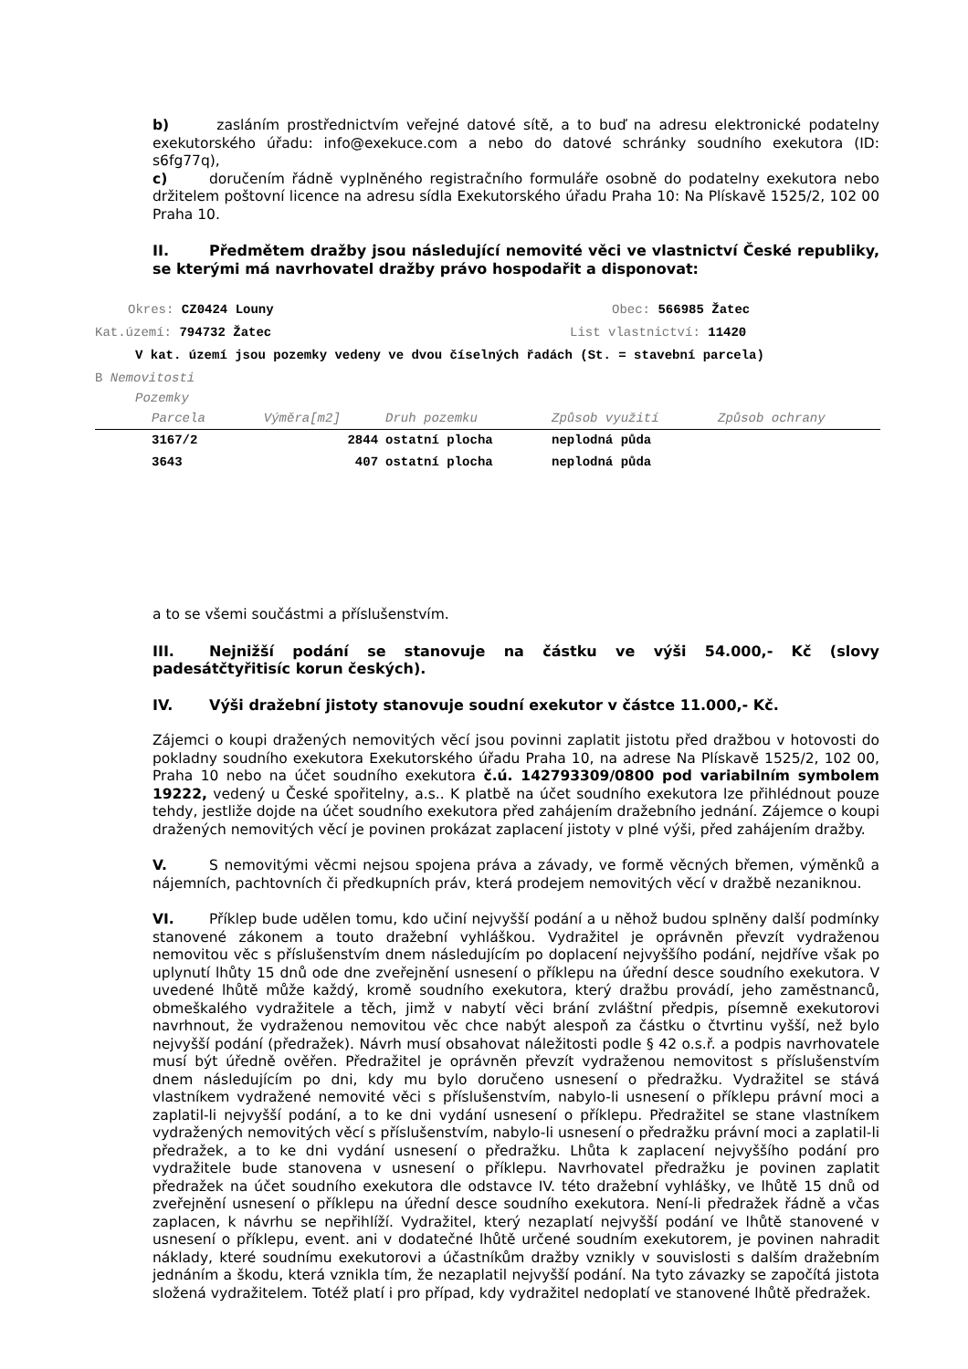b) zasláním prostřednictvím veřejné datové sítě, a to buď na adresu elektronické podatelny exekutorského úřadu: info@exekuce.com a nebo do datové schránky soudního exekutora (ID: s6fg77q),
c) doručením řádně vyplněného registračního formuláře osobně do podatelny exekutora nebo držitelem poštovní licence na adresu sídla Exekutorského úřadu Praha 10: Na Plískavě 1525/2, 102 00 Praha 10.
II. Předmětem dražby jsou následující nemovité věci ve vlastnictví České republiky, se kterými má navrhovatel dražby právo hospodařit a disponovat:
a to se všemi součástmi a příslušenstvím.
III. Nejnižší podání se stanovuje na částku ve výši 54.000,- Kč (slovy padesátčtyřitisíc korun českých).
IV. Výši dražební jistoty stanovuje soudní exekutor v částce 11.000,- Kč.
Zájemci o koupi dražených nemovitých věcí jsou povinni zaplatit jistotu před dražbou v hotovosti do pokladny soudního exekutora Exekutorského úřadu Praha 10, na adrese Na Plískavě 1525/2, 102 00, Praha 10 nebo na účet soudního exekutora č.ú. 142793309/0800 pod variabilním symbolem 19222, vedený u České spořitelny, a.s.. K platbě na účet soudního exekutora lze přihlédnout pouze tehdy, jestliže dojde na účet soudního exekutora před zahájením dražebního jednání. Zájemce o koupi dražených nemovitých věcí je povinen prokázat zaplacení jistoty v plné výši, před zahájením dražby.
V. S nemovitými věcmi nejsou spojena práva a závady, ve formě věcných břemen, výměnků a nájemních, pachtovních či předkupních práv, která prodejem nemovitých věcí v dražbě nezaniknou.
VI. Příklep bude udělen tomu, kdo učiní nejvyšší podání a u něhož budou splněny další podmínky stanovené zákonem a touto dražební vyhláškou. Vydražitel je oprávněn převzít vydraženou nemovitou věc s příslušenstvím dnem následujícím po doplacení nejvyššího podání, nejdříve však po uplynutí lhůty 15 dnů ode dne zveřejnění usnesení o příklepu na úřední desce soudního exekutora. V uvedené lhůtě může každý, kromě soudního exekutora, který dražbu provádí, jeho zaměstnanců, obmeškalého vydražitele a těch, jimž v nabytí věci brání zvláštní předpis, písemně exekutorovi navrhnout, že vydraženou nemovitou věc chce nabýt alespoň za částku o čtvrtinu vyšší, než bylo nejvyšší podání (předražek). Návrh musí obsahovat náležitosti podle § 42 o.s.ř. a podpis navrhovatele musí být úředně ověřen. Předražitel je oprávněn převzít vydraženou nemovitost s příslušenstvím dnem následujícím po dni, kdy mu bylo doručeno usnesení o předražku. Vydražitel se stává vlastníkem vydražené nemovité věci s příslušenstvím, nabylo-li usnesení o příklepu právní moci a zaplatil-li nejvyšší podání, a to ke dni vydání usnesení o příklepu. Předražitel se stane vlastníkem vydražených nemovitých věcí s příslušenstvím, nabylo-li usnesení o předražku právní moci a zaplatil-li předražek, a to ke dni vydání usnesení o předražku. Lhůta k zaplacení nejvyššího podání pro vydražitele bude stanovena v usnesení o příklepu. Navrhovatel předražku je povinen zaplatit předražek na účet soudního exekutora dle odstavce IV. této dražební vyhlášky, ve lhůtě 15 dnů od zveřejnění usnesení o příklepu na úřední desce soudního exekutora. Není-li předražek řádně a včas zaplacen, k návrhu se nepřihlíží. Vydražitel, který nezaplatí nejvyšší podání ve lhůtě stanovené v usnesení o příklepu, event. ani v dodatečné lhůtě určené soudním exekutorem, je povinen nahradit náklady, které soudnímu exekutorovi a účastníkům dražby vznikly v souvislosti s dalším dražebním jednáním a škodu, která vznikla tím, že nezaplatil nejvyšší podání. Na tyto závazky se započítá jistota složená vydražitelem. Totéž platí i pro případ, kdy vydražitel nedoplatí ve stanovené lhůtě předražek.
Okres: CZ0424 Louny Obec: 566985 Žatec
Kat.území: 794732 Žatec List vlastnictví: 11420
V kat. území jsou pozemky vedeny ve dvou číselných řadách (St. = stavební parcela)
B Nemovitosti
Pozemky
| Parcela | Výměra[m2] | Druh pozemku | Způsob využití | Způsob ochrany |
| --- | --- | --- | --- | --- |
| 3167/2 | 2844 | ostatní plocha | neplodná půda | |
| 3643 | 407 | ostatní plocha | neplodná půda | |